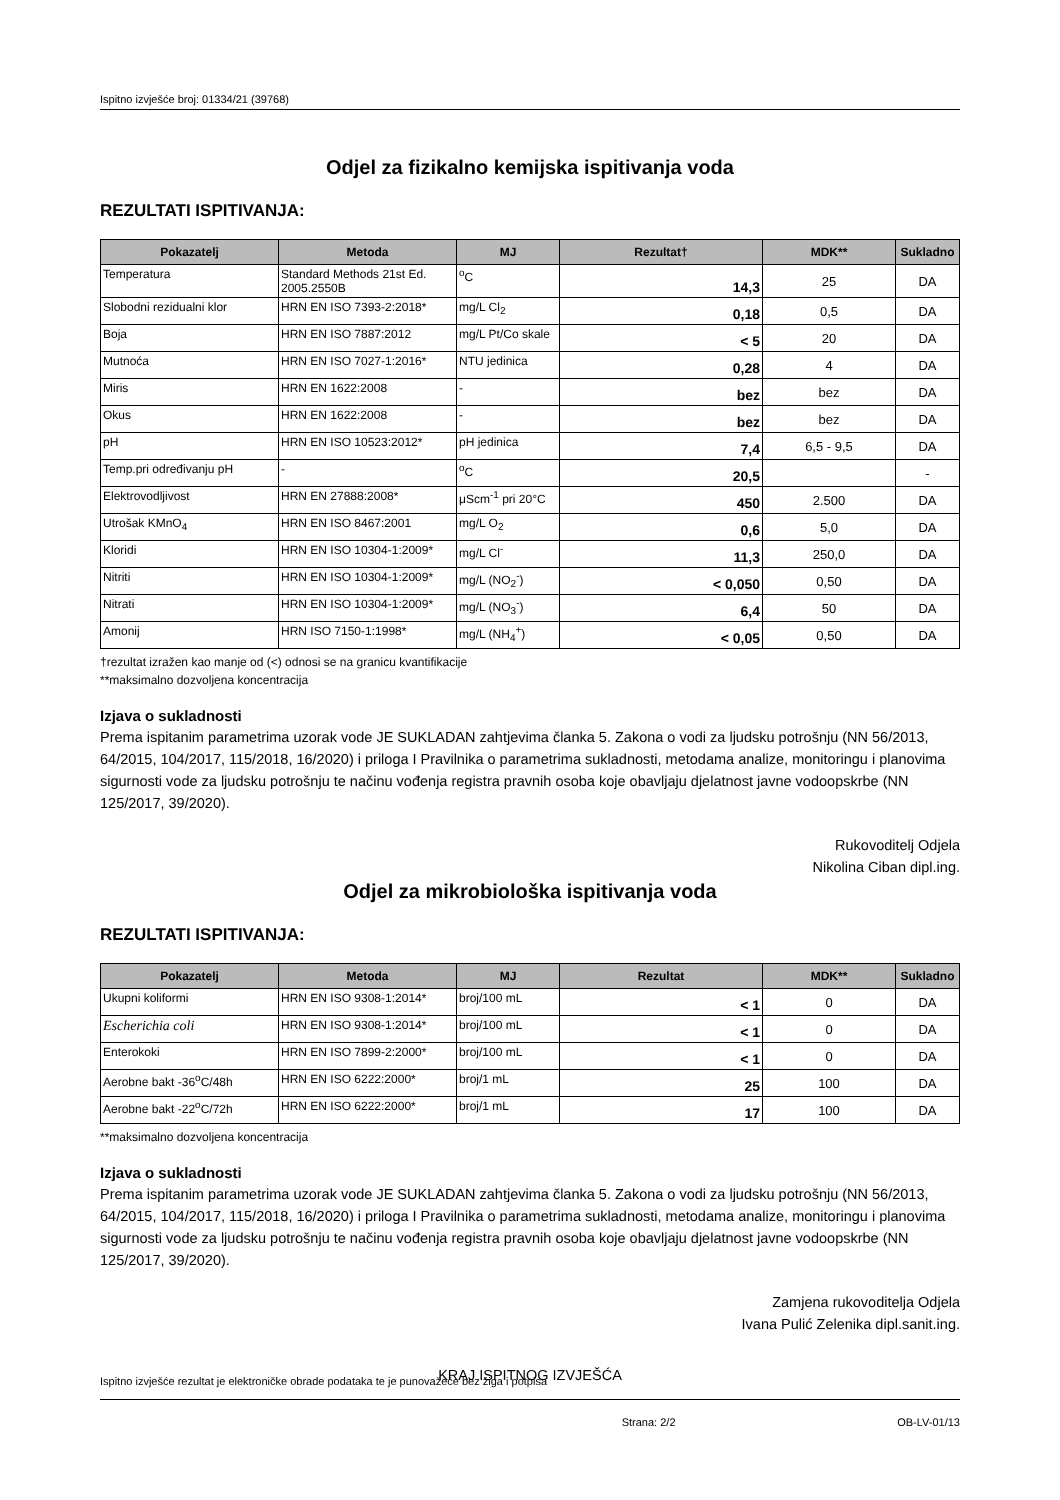Ispitno izvješće broj: 01334/21 (39768)
Odjel za fizikalno kemijska ispitivanja voda
REZULTATI ISPITIVANJA:
| Pokazatelj | Metoda | MJ | Rezultat† | MDK** | Sukladno |
| --- | --- | --- | --- | --- | --- |
| Temperatura | Standard Methods 21st Ed. 2005.2550B | <sup>o</sup> C | 14,3 | 25 | DA |
| Slobodni rezidualni klor | HRN EN ISO 7393-2:2018* | mg/L Cl<sub>2</sub> | 0,18 | 0,5 | DA |
| Boja | HRN EN ISO 7887:2012 | mg/L Pt/Co skale | < 5 | 20 | DA |
| Mutnoća | HRN EN ISO 7027-1:2016* | NTU jedinica | 0,28 | 4 | DA |
| Miris | HRN EN 1622:2008 | - | bez | bez | DA |
| Okus | HRN EN 1622:2008 | - | bez | bez | DA |
| pH | HRN EN ISO 10523:2012* | pH jedinica | 7,4 | 6,5 - 9,5 | DA |
| Temp.pri određivanju pH | - | <sup>o</sup> C | 20,5 | | - |
| Elektrovodljivost | HRN EN 27888:2008* | μScm<sup>-1</sup> pri 20°C | 450 | 2.500 | DA |
| Utrošak KMnO<sub>4</sub> | HRN EN ISO 8467:2001 | mg/L O<sub>2</sub> | 0,6 | 5,0 | DA |
| Kloridi | HRN EN ISO 10304-1:2009* | mg/L Cl<sup>-</sup> | 11,3 | 250,0 | DA |
| Nitriti | HRN EN ISO 10304-1:2009* | mg/L (NO<sub>2</sub><sup>-</sup>) | < 0,050 | 0,50 | DA |
| Nitrati | HRN EN ISO 10304-1:2009* | mg/L (NO<sub>3</sub><sup>-</sup>) | 6,4 | 50 | DA |
| Amonij | HRN ISO 7150-1:1998* | mg/L (NH<sub>4</sub><sup>+</sup>) | < 0,05 | 0,50 | DA |
†rezultat izražen kao manje od (<) odnosi se na granicu kvantifikacije
**maksimalno dozvoljena koncentracija
Izjava o sukladnosti
Prema ispitanim parametrima uzorak vode JE SUKLADAN zahtjevima članka 5. Zakona o vodi za ljudsku potrošnju (NN 56/2013, 64/2015, 104/2017, 115/2018, 16/2020) i priloga I Pravilnika o parametrima sukladnosti, metodama analize, monitoringu i planovima sigurnosti vode za ljudsku potrošnju te načinu vođenja registra pravnih osoba koje obavljaju djelatnost javne vodoopskrbe (NN 125/2017, 39/2020).
Rukovoditelj Odjela
Nikolina Ciban dipl.ing.
Odjel za mikrobiološka ispitivanja voda
REZULTATI ISPITIVANJA:
| Pokazatelj | Metoda | MJ | Rezultat | MDK** | Sukladno |
| --- | --- | --- | --- | --- | --- |
| Ukupni koliformi | HRN EN ISO 9308-1:2014* | broj/100 mL | < 1 | 0 | DA |
| Escherichia coli | HRN EN ISO 9308-1:2014* | broj/100 mL | < 1 | 0 | DA |
| Enterokoki | HRN EN ISO 7899-2:2000* | broj/100 mL | < 1 | 0 | DA |
| Aerobne bakt -36<sup>o</sup>C/48h | HRN EN ISO 6222:2000* | broj/1 mL | 25 | 100 | DA |
| Aerobne bakt -22<sup>o</sup>C/72h | HRN EN ISO 6222:2000* | broj/1 mL | 17 | 100 | DA |
**maksimalno dozvoljena koncentracija
Izjava o sukladnosti
Prema ispitanim parametrima uzorak vode JE SUKLADAN zahtjevima članka 5. Zakona o vodi za ljudsku potrošnju (NN 56/2013, 64/2015, 104/2017, 115/2018, 16/2020) i priloga I Pravilnika o parametrima sukladnosti, metodama analize, monitoringu i planovima sigurnosti vode za ljudsku potrošnju te načinu vođenja registra pravnih osoba koje obavljaju djelatnost javne vodoopskrbe (NN 125/2017, 39/2020).
Zamjena rukovoditelja Odjela
Ivana Pulić Zelenika dipl.sanit.ing.
KRAJ ISPITNOG IZVJEŠĆA
Ispitno izvješće rezultat je elektroničke obrade podataka te je punovažeće bez žiga i potpisa
Strana: 2/2 OB-LV-01/13